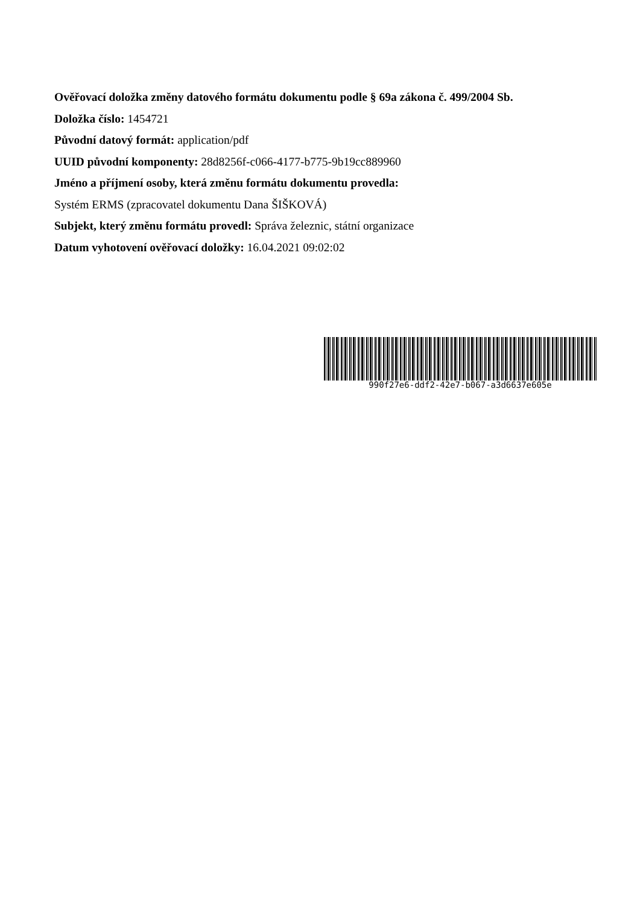Ověřovací doložka změny datového formátu dokumentu podle § 69a zákona č. 499/2004 Sb.
Doložka číslo: 1454721
Původní datový formát: application/pdf
UUID původní komponenty: 28d8256f-c066-4177-b775-9b19cc889960
Jméno a příjmení osoby, která změnu formátu dokumentu provedla:
Systém ERMS (zpracovatel dokumentu Dana ŠIŠKOVÁ)
Subjekt, který změnu formátu provedl: Správa železnic, státní organizace
Datum vyhotovení ověřovací doložky: 16.04.2021 09:02:02
990f27e6-ddf2-42e7-b067-a3d6637e605e